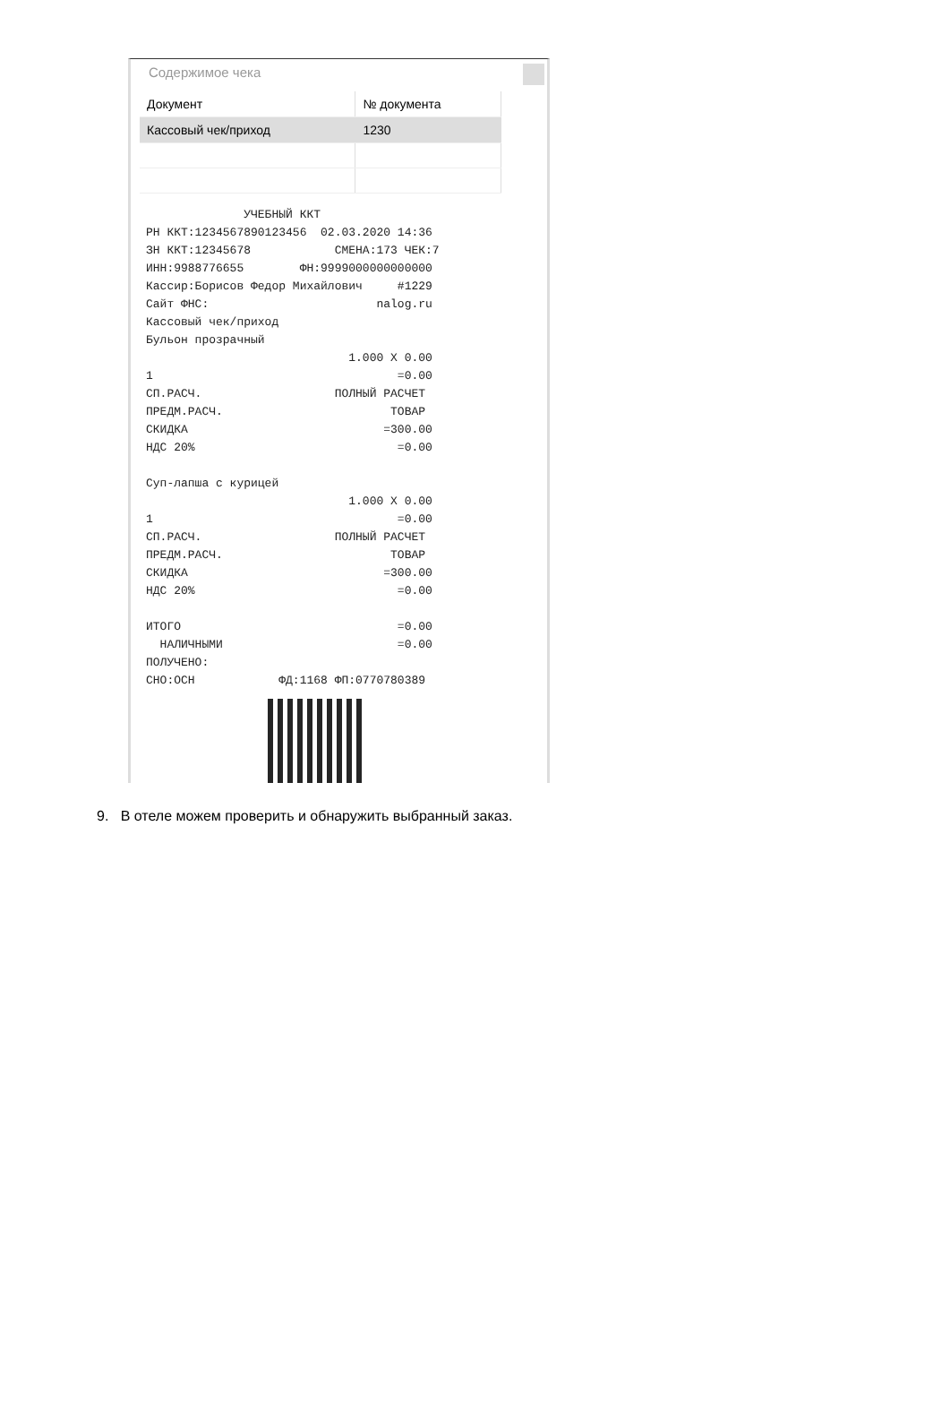Содержимое чека
| Документ | № документа |
| --- | --- |
| Кассовый чек/приход | 1230 |
              УЧЕБНЫЙ ККТ
РН ККТ:1234567890123456  02.03.2020 14:36
ЗН ККТ:12345678            СМЕНА:173 ЧЕК:7
ИНН:9988776655        ФН:9999000000000000
Кассир:Борисов Федор Михайлович     #1229
Сайт ФНС:                        nalog.ru
Кассовый чек/приход
Бульон прозрачный
                             1.000 X 0.00
1                                   =0.00
СП.РАСЧ.                   ПОЛНЫЙ РАСЧЕТ
ПРЕДМ.РАСЧ.                        ТОВАР
СКИДКА                            =300.00
НДС 20%                             =0.00

Суп-лапша с курицей
                             1.000 X 0.00
1                                   =0.00
СП.РАСЧ.                   ПОЛНЫЙ РАСЧЕТ
ПРЕДМ.РАСЧ.                        ТОВАР
СКИДКА                            =300.00
НДС 20%                             =0.00

ИТОГО                               =0.00
  НАЛИЧНЫМИ                         =0.00
ПОЛУЧЕНО:
СНО:ОСН            ФД:1168 ФП:0770780389
9. В отеле можем проверить и обнаружить выбранный заказ.